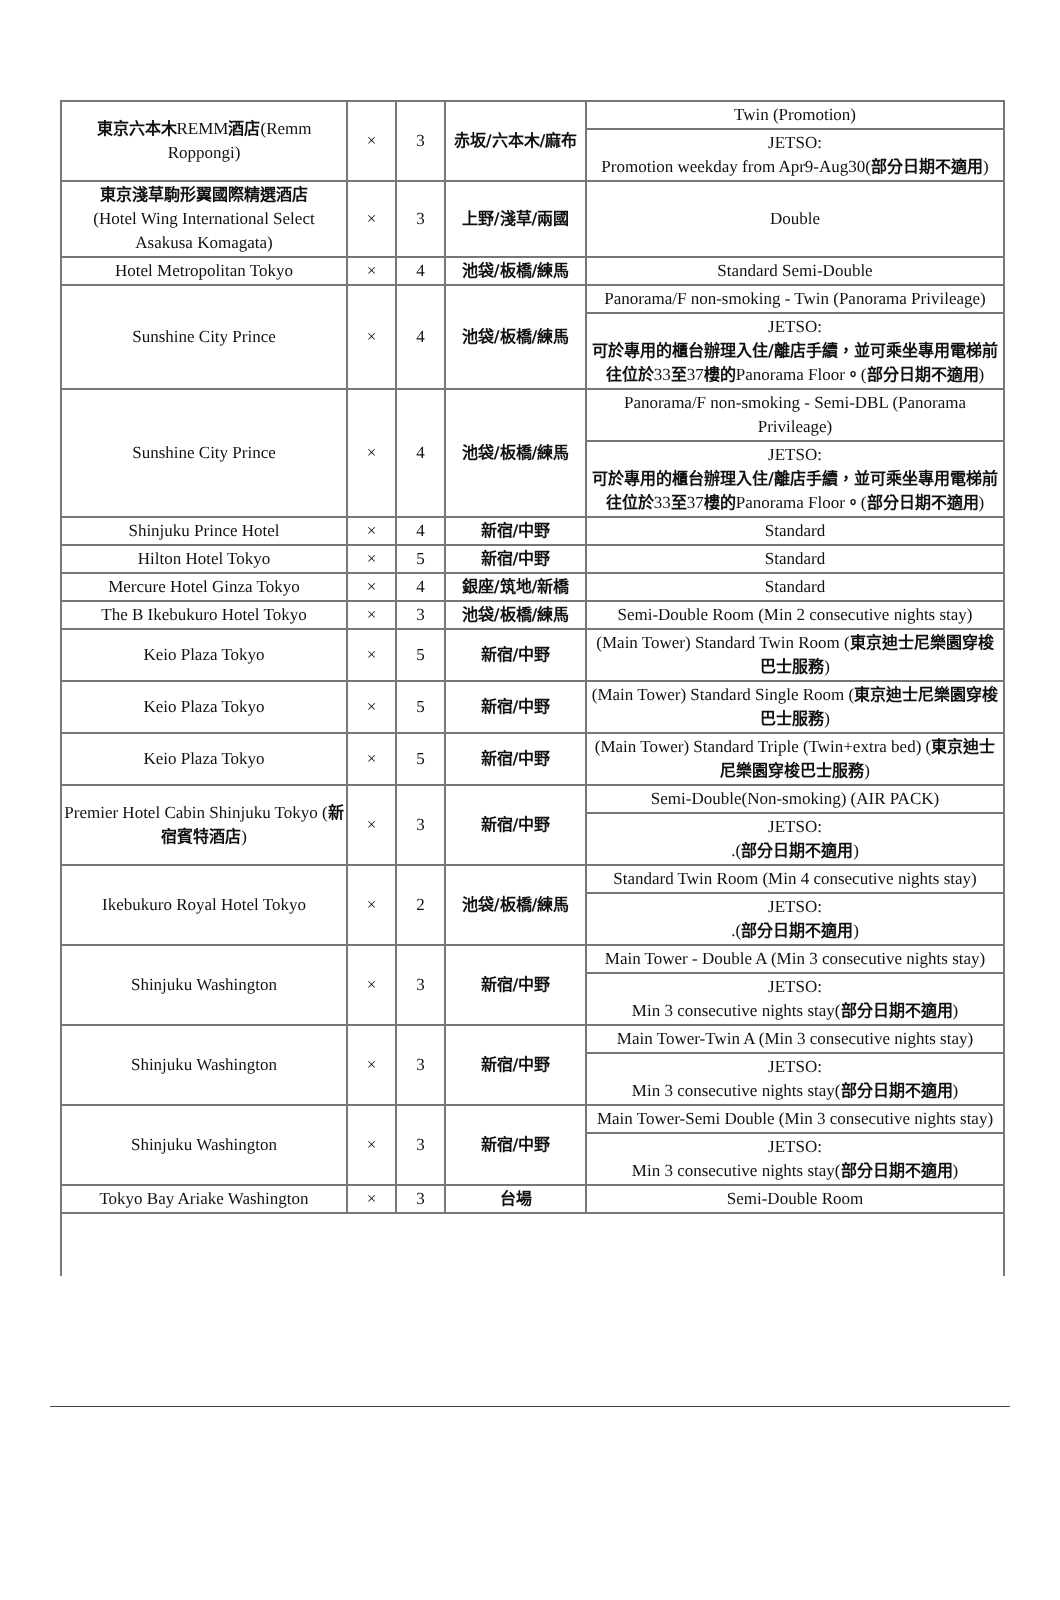| 東京六本木 REMM 酒店 (Remm Roppongi) | × | 3 | 赤坂/六本木/麻布 | Twin (Promotion) |
| | | | | JETSO: Promotion weekday from Apr9-Aug30( 部分日期不適用 ) |
| 東京淺草駒形翼國際精選酒店 (Hotel Wing International Select Asakusa Komagata) | × | 3 | 上野/淺草/兩國 | Double |
| Hotel Metropolitan Tokyo | × | 4 | 池袋/板橋/練馬 | Standard Semi-Double |
| Sunshine City Prince | × | 4 | 池袋/板橋/練馬 | Panorama/F non-smoking - Twin (Panorama Privileage) |
| | | | | JETSO: 可於專用的櫃台辦理入住/離店手續，並可乘坐專用電梯前往位於 33 至 37 樓的 Panorama Floor 。 ( 部分日期不適用 ) |
| Sunshine City Prince | × | 4 | 池袋/板橋/練馬 | Panorama/F non-smoking - Semi-DBL (Panorama Privileage) |
| | | | | JETSO: 可於專用的櫃台辦理入住/離店手續，並可乘坐專用電梯前往位於 33 至 37 樓的 Panorama Floor 。 ( 部分日期不適用 ) |
| Shinjuku Prince Hotel | × | 4 | 新宿/中野 | Standard |
| Hilton Hotel Tokyo | × | 5 | 新宿/中野 | Standard |
| Mercure Hotel Ginza Tokyo | × | 4 | 銀座/筑地/新橋 | Standard |
| The B Ikebukuro Hotel Tokyo | × | 3 | 池袋/板橋/練馬 | Semi-Double Room (Min 2 consecutive nights stay) |
| Keio Plaza Tokyo | × | 5 | 新宿/中野 | (Main Tower) Standard Twin Room ( 東京迪士尼樂園穿梭巴士服務 ) |
| Keio Plaza Tokyo | × | 5 | 新宿/中野 | (Main Tower) Standard Single Room ( 東京迪士尼樂園穿梭巴士服務 ) |
| Keio Plaza Tokyo | × | 5 | 新宿/中野 | (Main Tower) Standard Triple (Twin+extra bed) ( 東京迪士尼樂園穿梭巴士服務 ) |
| Premier Hotel Cabin Shinjuku Tokyo ( 新宿賓特酒店 ) | × | 3 | 新宿/中野 | Semi-Double(Non-smoking) (AIR PACK) |
| | | | | JETSO: .( 部分日期不適用 ) |
| Ikebukuro Royal Hotel Tokyo | × | 2 | 池袋/板橋/練馬 | Standard Twin Room (Min 4 consecutive nights stay) |
| | | | | JETSO: .( 部分日期不適用 ) |
| Shinjuku Washington | × | 3 | 新宿/中野 | Main Tower - Double A (Min 3 consecutive nights stay) |
| | | | | JETSO: Min 3 consecutive nights stay( 部分日期不適用 ) |
| Shinjuku Washington | × | 3 | 新宿/中野 | Main Tower-Twin A (Min 3 consecutive nights stay) |
| | | | | JETSO: Min 3 consecutive nights stay( 部分日期不適用 ) |
| Shinjuku Washington | × | 3 | 新宿/中野 | Main Tower-Semi Double (Min 3 consecutive nights stay) |
| | | | | JETSO: Min 3 consecutive nights stay( 部分日期不適用 ) |
| Tokyo Bay Ariake Washington | × | 3 | 台場 | Semi-Double Room |